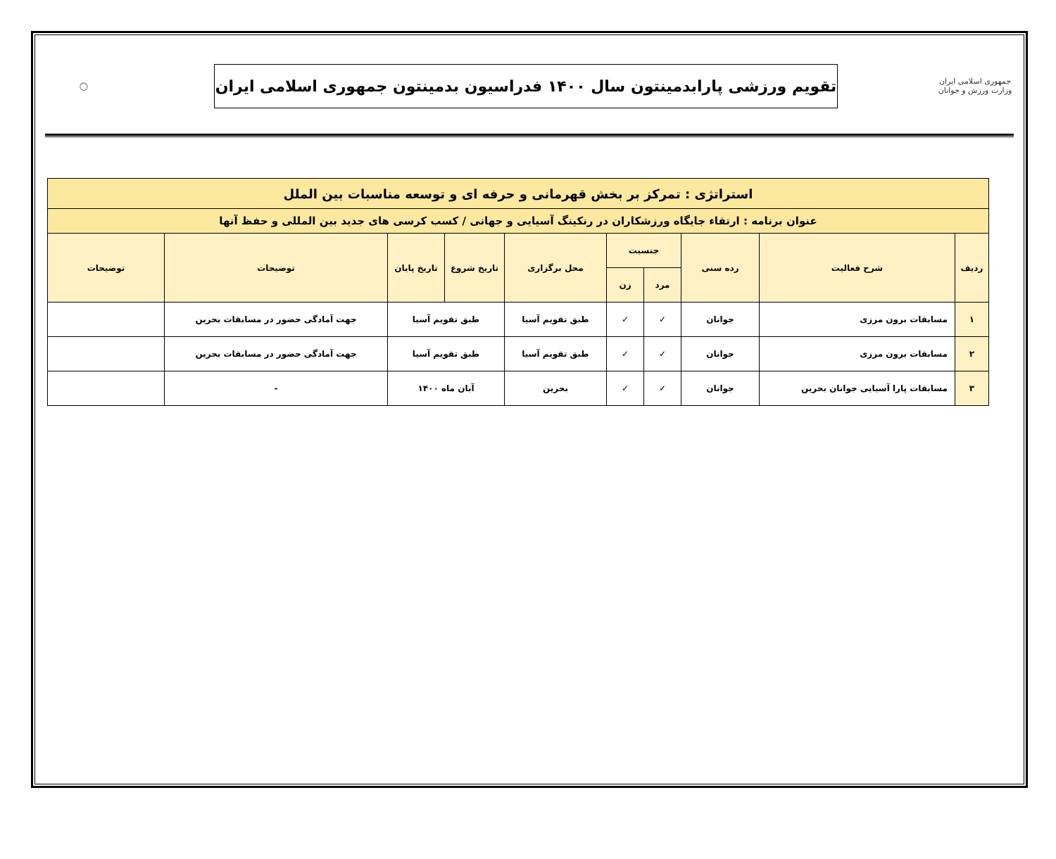جمهوری اسلامی ایران
وزارت ورزش و جوانان
تقویم ورزشی پارابدمینتون سال ۱۴۰۰ فدراسیون بدمینتون جمهوری اسلامی ایران
◯
| استراتژی : تمرکز بر بخش قهرمانی و حرفه ای و توسعه مناسبات بین الملل | | | | | | | | | |
| عنوان برنامه : ارتقاء جایگاه ورزشکاران در رنکینگ آسیایی و جهانی / کسب کرسی های جدید بین المللی و حفظ آنها | | | | | | | | | |
| ردیف | شرح فعالیت | رده سنی | جنسیت | | محل برگزاری | تاریخ شروع | تاریخ پایان | توضیحات | توضیحات |
| | | | مرد | زن | | | | | |
| ۱ | مسابقات برون مرزی | جوانان | ✓ | ✓ | طبق تقویم آسیا | طبق تقویم آسیا | | جهت آمادگی حضور در مسابقات بحرین | |
| ۲ | مسابقات برون مرزی | جوانان | ✓ | ✓ | طبق تقویم آسیا | طبق تقویم آسیا | | جهت آمادگی حضور در مسابقات بحرین | |
| ۳ | مسابقات پارا آسیایی جوانان بحرین | جوانان | ✓ | ✓ | بحرین | آبان ماه ۱۴۰۰ | | - | |